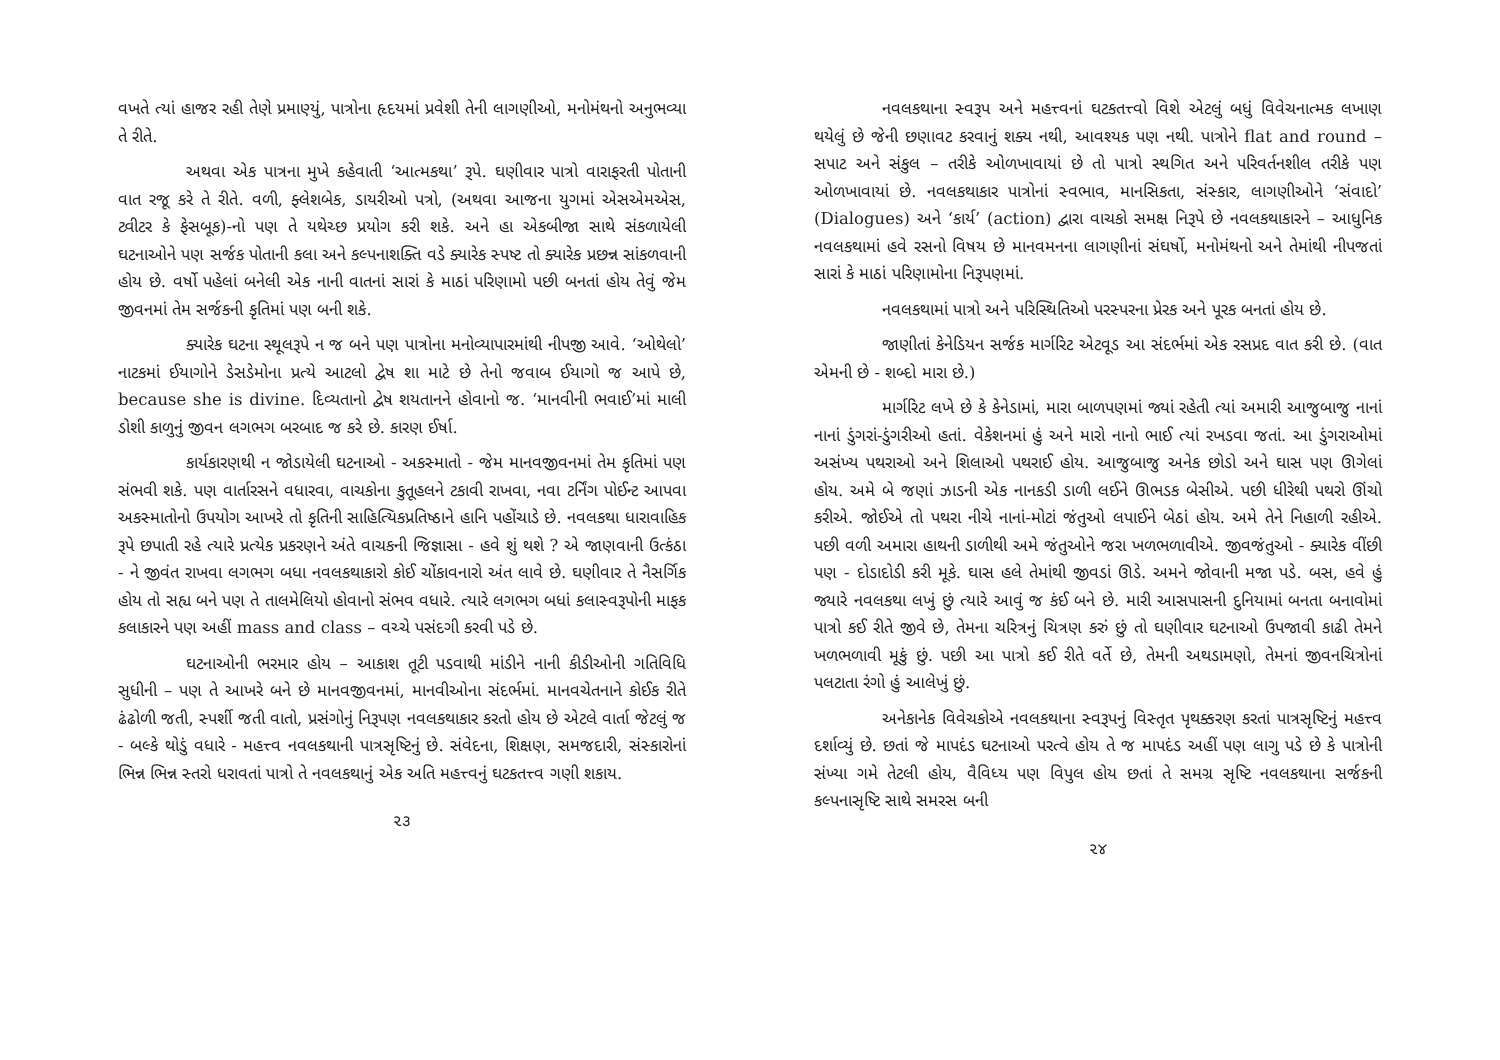વખતે ત્યાં હાજર રહી તેણે પ્રમાણ્યું, પાત્રોના હૃદયમાં પ્રવેશી તેની લાગણીઓ, મનોમંથનો અનુભવ્યા તે રીતે.
અથવા એક પાત્રના મુખે કહેવાતી ‘આત્મકથા’ રૂપે. ઘણીવાર પાત્રો વારાફરતી પોતાની વાત રજૂ કરે તે રીતે. વળી, ફ્લેશબેક, ડાયરીઓ પત્રો, (અથવા આજના યુગમાં એસએમએસ, ટ્વીટર કે ફેસબૂક)-નો પણ તે યથેચ્છ પ્રયોગ કરી શકે. અને હા એકબીજા સાથે સંકળાયેલી ઘટનાઓને પણ સર્જક પોતાની કલા અને કલ્પનાશક્તિ વડે ક્યારેક સ્પષ્ટ તો ક્યારેક પ્રછન્ન સાંકળવાની હોય છે. વર્ષો પહેલાં બનેલી એક નાની વાતનાં સારાં કે માઠાં પરિણામો પછી બનતાં હોય તેવું જેમ જીવનમાં તેમ સર્જકની કૃતિમાં પણ બની શકે.
ક્યારેક ઘટના સ્થૂલરૂપે ન જ બને પણ પાત્રોના મનોવ્યાપારમાંથી નીપજી આવે. ‘ઓથેલો’ નાટકમાં ઈયાગોને ડેસડેમોના પ્રત્યે આટલો દ્વેષ શા માટે છે તેનો જવાબ ઈયાગો જ આપે છે, because she is divine. દિવ્યતાનો દ્વેષ શયતાનને હોવાનો જ. ‘માનવીની ભવાઈ’માં માલી ડોશી કાળુનું જીવન લગભગ બરબાદ જ કરે છે. કારણ ઈર્ષા.
કાર્યકારણથી ન જોડાયેલી ઘટનાઓ - અકસ્માતો - જેમ માનવજીવનમાં તેમ કૃતિમાં પણ સંભવી શકે. પણ વાર્તારસને વધારવા, વાચકોના કુતૂહલને ટકાવી રાખવા, નવા ટર્નિંગ પોઈન્ટ આપવા અકસ્માતોનો ઉપયોગ આખરે તો કૃતિની સાહિત્યિકપ્રતિષ્ઠાને હાનિ પહોંચાડે છે. નવલકથા ધારાવાહિક રૂપે છપાતી રહે ત્યારે પ્રત્યેક પ્રકરણને અંતે વાચકની જિજ્ઞાસા - હવે શું થશે ? એ જાણવાની ઉત્કંઠા - ને જીવંત રાખવા લગભગ બધા નવલકથાકારો કોઈ ચોંકાવનારો અંત લાવે છે. ઘણીવાર તે નૈસર્ગિક હોય તો સહ્ય બને પણ તે તાલમેલિયો હોવાનો સંભવ વધારે. ત્યારે લગભગ બધાં કલાસ્વરૂપોની માફક કલાકારને પણ અહીં mass and class – વચ્ચે પસંદગી કરવી પડે છે.
ઘટનાઓની ભરમાર હોય – આકાશ તૂટી પડવાથી માંડીને નાની કીડીઓની ગતિવિધિ સુધીની – પણ તે આખરે બને છે માનવજીવનમાં, માનવીઓના સંદર્ભમાં. માનવચેતનાને કોઈક રીતે ઢંઢોળી જતી, સ્પર્શી જતી વાતો, પ્રસંગોનું નિરૂપણ નવલકથાકાર કરતો હોય છે એટલે વાર્તા જેટલું જ - બલ્કે થોડું વધારે - મહત્ત્વ નવલકથાની પાત્રસૃષ્ટિનું છે. સંવેદના, શિક્ષણ, સમજદારી, સંસ્કારોનાં ભિન્ન ભિન્ન સ્તરો ધરાવતાં પાત્રો તે નવલકથાનું એક અતિ મહત્ત્વનું ઘટકતત્ત્વ ગણી શકાય.
૨૩
નવલકથાના સ્વરૂપ અને મહત્ત્વનાં ઘટકતત્ત્વો વિશે એટલું બધું વિવેચનાત્મક લખાણ થયેલું છે જેની છણાવટ કરવાનું શક્ય નથી, આવશ્યક પણ નથી. પાત્રોને flat and round – સપાટ અને સંકુલ – તરીકે ઓળખાવાયાં છે તો પાત્રો સ્થગિત અને પરિવર્તનશીલ તરીકે પણ ઓળખાવાયાં છે. નવલકથાકાર પાત્રોનાં સ્વભાવ, માનસિકતા, સંસ્કાર, લાગણીઓને ‘સંવાદો’ (Dialogues) અને ‘કાર્ય’ (action) દ્વારા વાચકો સમક્ષ નિરૂપે છે નવલકથાકારને – આધુનિક નવલકથામાં હવે રસનો વિષય છે માનવમનના લાગણીનાં સંઘર્ષો, મનોમંથનો અને તેમાંથી નીપજતાં સારાં કે માઠાં પરિણામોના નિરૂપણમાં.
નવલકથામાં પાત્રો અને પરિસ્થિતિઓ પરસ્પરના પ્રેરક અને પૂરક બનતાં હોય છે.
જાણીતાં કેનેડિયન સર્જક માર્ગરિટ એટવૂડ આ સંદર્ભમાં એક રસપ્રદ વાત કરી છે. (વાત એમની છે - શબ્દો મારા છે.)
માર્ગરિટ લખે છે કે કેનેડામાં, મારા બાળપણમાં જ્યાં રહેતી ત્યાં અમારી આજુબાજુ નાનાં નાનાં ડુંગરાં-ડુંગરીઓ હતાં. વેકેશનમાં હું અને મારો નાનો ભાઈ ત્યાં રખડવા જતાં. આ ડુંગરાઓમાં અસંખ્ય પથરાઓ અને શિલાઓ પથરાઈ હોય. આજુબાજુ અનેક છોડો અને ઘાસ પણ ઊગેલાં હોય. અમે બે જણાં ઝાડની એક નાનકડી ડાળી લઈને ઊભડક બેસીએ. પછી ધીરેથી પથરો ઊંચો કરીએ. જોઈએ તો પથરા નીચે નાનાં-મોટાં જંતુઓ લપાઈને બેઠાં હોય. અમે તેને નિહાળી રહીએ. પછી વળી અમારા હાથની ડાળીથી અમે જંતુઓને જરા ખળભળાવીએ. જીવજંતુઓ - ક્યારેક વીંછી પણ - દોડાદોડી કરી મૂકે. ઘાસ હલે તેમાંથી જીવડાં ઊડે. અમને જોવાની મજા પડે. બસ, હવે હું જ્યારે નવલકથા લખું છું ત્યારે આવું જ કંઈ બને છે. મારી આસપાસની દુનિયામાં બનતા બનાવોમાં પાત્રો કઈ રીતે જીવે છે, તેમના ચરિત્રનું ચિત્રણ કરું છું તો ઘણીવાર ઘટનાઓ ઉપજાવી કાઢી તેમને ખળભળાવી મૂકું છું. પછી આ પાત્રો કઈ રીતે વર્તે છે, તેમની અથડામણો, તેમનાં જીવનચિત્રોનાં પલટાતા રંગો હું આલેખું છું.
અનેકાનેક વિવેચકોએ નવલકથાના સ્વરૂપનું વિસ્તૃત પૃથક્કરણ કરતાં પાત્રસૃષ્ટિનું મહત્ત્વ દર્શાવ્યું છે. છતાં જે માપદંડ ઘટનાઓ પરત્વે હોય તે જ માપદંડ અહીં પણ લાગુ પડે છે કે પાત્રોની સંખ્યા ગમે તેટલી હોય, વૈવિધ્ય પણ વિપુલ હોય છતાં તે સમગ્ર સૃષ્ટિ નવલકથાના સર્જકની કલ્પનાસૃષ્ટિ સાથે સમરસ બની
૨૪